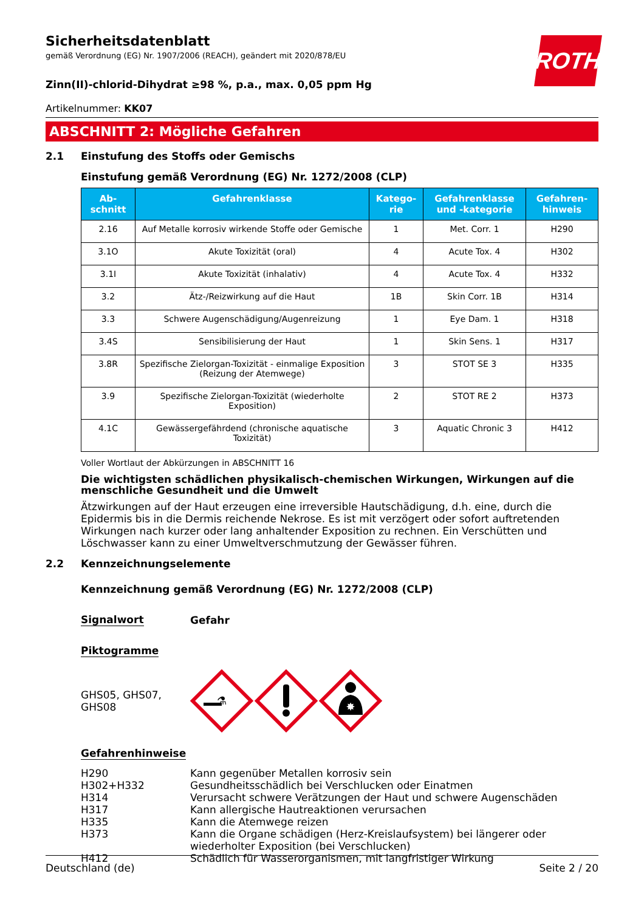ROTH
Sicherheitsdatenblatt
gemäß Verordnung (EG) Nr. 1907/2006 (REACH), geändert mit 2020/878/EU
Zinn(II)-chlorid-Dihydrat ≥98 %, p.a., max. 0,05 ppm Hg
Artikelnummer: KK07
ABSCHNITT 2: Mögliche Gefahren
2.1 Einstufung des Stoffs oder Gemischs
Einstufung gemäß Verordnung (EG) Nr. 1272/2008 (CLP)
| Ab- schnitt | Gefahrenklasse | Katego- rie | Gefahrenklasse und -kategorie | Gefahren- hinweis |
| --- | --- | --- | --- | --- |
| 2.16 | Auf Metalle korrosiv wirkende Stoffe oder Gemische | 1 | Met. Corr. 1 | H290 |
| 3.1O | Akute Toxizität (oral) | 4 | Acute Tox. 4 | H302 |
| 3.1I | Akute Toxizität (inhalativ) | 4 | Acute Tox. 4 | H332 |
| 3.2 | Ätz-/Reizwirkung auf die Haut | 1B | Skin Corr. 1B | H314 |
| 3.3 | Schwere Augenschädigung/Augenreizung | 1 | Eye Dam. 1 | H318 |
| 3.4S | Sensibilisierung der Haut | 1 | Skin Sens. 1 | H317 |
| 3.8R | Spezifische Zielorgan-Toxizität - einmalige Exposition (Reizung der Atemwege) | 3 | STOT SE 3 | H335 |
| 3.9 | Spezifische Zielorgan-Toxizität (wiederholte Exposition) | 2 | STOT RE 2 | H373 |
| 4.1C | Gewässergefährdend (chronische aquatische Toxizität) | 3 | Aquatic Chronic 3 | H412 |
Voller Wortlaut der Abkürzungen in ABSCHNITT 16
Die wichtigsten schädlichen physikalisch-chemischen Wirkungen, Wirkungen auf die menschliche Gesundheit und die Umwelt
Ätzwirkungen auf der Haut erzeugen eine irreversible Hautschädigung, d.h. eine, durch die Epidermis bis in die Dermis reichende Nekrose. Es ist mit verzögert oder sofort auftretenden Wirkungen nach kurzer oder lang anhaltender Exposition zu rechnen. Ein Verschütten und Löschwasser kann zu einer Umweltverschmutzung der Gewässer führen.
2.2 Kennzeichnungselemente
Kennzeichnung gemäß Verordnung (EG) Nr. 1272/2008 (CLP)
Signalwort Gefahr
Piktogramme
GHS05, GHS07,
GHS08
⚗
✸
Gefahrenhinweise
H290
Kann gegenüber Metallen korrosiv sein
H302+H332
Gesundheitsschädlich bei Verschlucken oder Einatmen
H314
Verursacht schwere Verätzungen der Haut und schwere Augenschäden
H317
Kann allergische Hautreaktionen verursachen
H335
Kann die Atemwege reizen
H373
Kann die Organe schädigen (Herz-Kreislaufsystem) bei längerer oder wiederholter Exposition (bei Verschlucken)
H412
Schädlich für Wasserorganismen, mit langfristiger Wirkung
Deutschland (de) Seite 2 / 20